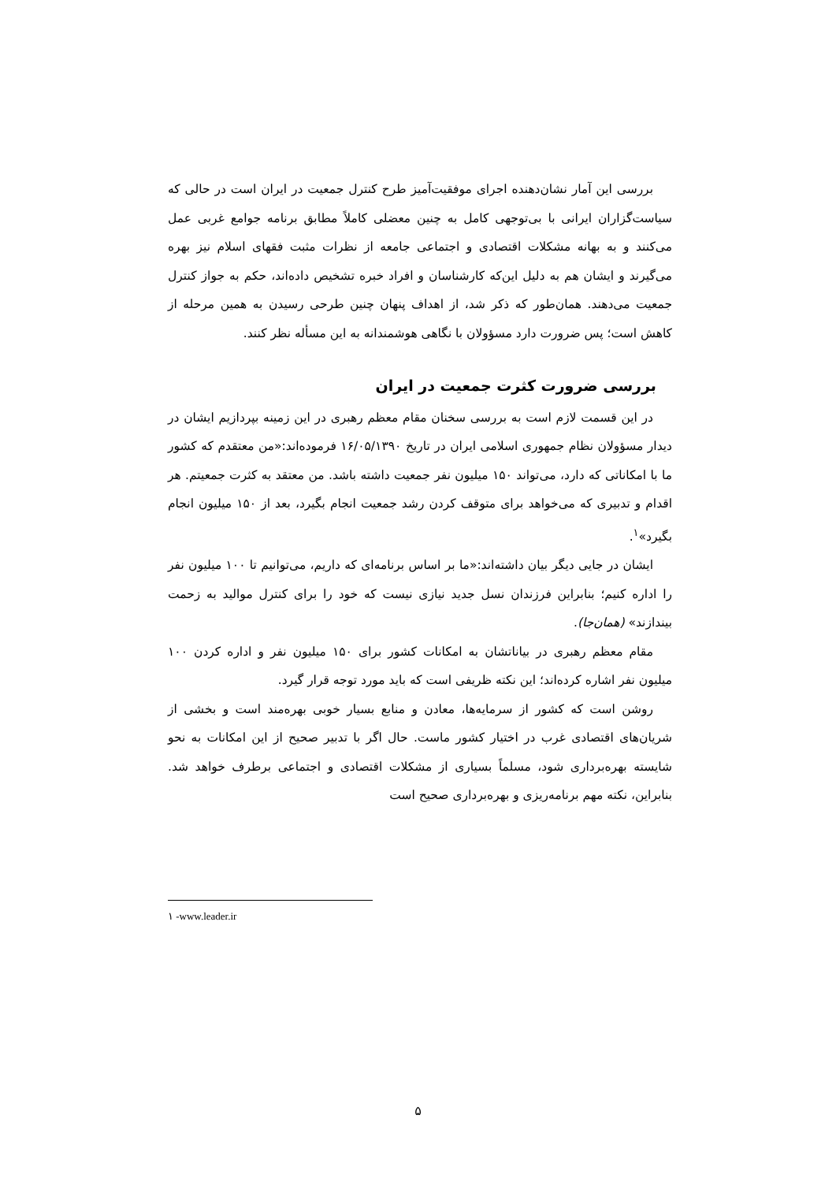بررسی این آمار نشان‌دهنده اجرای موفقیت‌آمیز طرح کنترل جمعیت در ایران است در حالی که سیاست‌گزاران ایرانی با بی‌توجهی کامل به چنین معضلی کاملاً مطابق برنامه جوامع غربی عمل می‌کنند و به بهانه مشکلات اقتصادی و اجتماعی جامعه از نظرات مثبت فقهای اسلام نیز بهره می‌گیرند و ایشان هم به دلیل این‌که کارشناسان و افراد خبره تشخیص داده‌اند، حکم به جواز کنترل جمعیت می‌دهند. همان‌طور که ذکر شد، از اهداف پنهان چنین طرحی رسیدن به همین مرحله از کاهش است؛ پس ضرورت دارد مسؤولان با نگاهی هوشمندانه به این مسأله نظر کنند.
بررسی ضرورت کثرت جمعیت در ایران
در این قسمت لازم است به بررسی سخنان مقام معظم رهبری در این زمینه بپردازیم ایشان در دیدار مسؤولان نظام جمهوری اسلامی ایران در تاریخ ۱۶/۰۵/۱۳۹۰ فرموده‌اند:«من معتقدم که کشور ما با امکاناتی که دارد، می‌تواند ۱۵۰ میلیون نفر جمعیت داشته باشد. من معتقد به کثرت جمعیتم. هر اقدام و تدبیری که می‌خواهد برای متوقف کردن رشد جمعیت انجام بگیرد، بعد از ۱۵۰ میلیون انجام بگیرد»<sup>۱</sup>.
ایشان در جایی دیگر بیان داشته‌اند:«ما بر اساس برنامه‌ای که داریم، می‌توانیم تا ۱۰۰ میلیون نفر را اداره کنیم؛ بنابراین فرزندان نسل جدید نیازی نیست که خود را برای کنترل موالید به زحمت بیندازند» (همان‌جا).
مقام معظم رهبری در بیاناتشان به امکانات کشور برای ۱۵۰ میلیون نفر و اداره کردن ۱۰۰ میلیون نفر اشاره کرده‌اند؛ این نکته ظریفی است که باید مورد توجه قرار گیرد.
روشن است که کشور از سرمایه‌ها، معادن و منابع بسیار خوبی بهره‌مند است و بخشی از شریان‌های اقتصادی غرب در اختیار کشور ماست. حال اگر با تدبیر صحیح از این امکانات به نحو شایسته بهره‌برداری شود، مسلماً بسیاری از مشکلات اقتصادی و اجتماعی برطرف خواهد شد. بنابراین، نکته مهم برنامه‌ریزی و بهره‌برداری صحیح است
۱ -www.leader.ir
۵